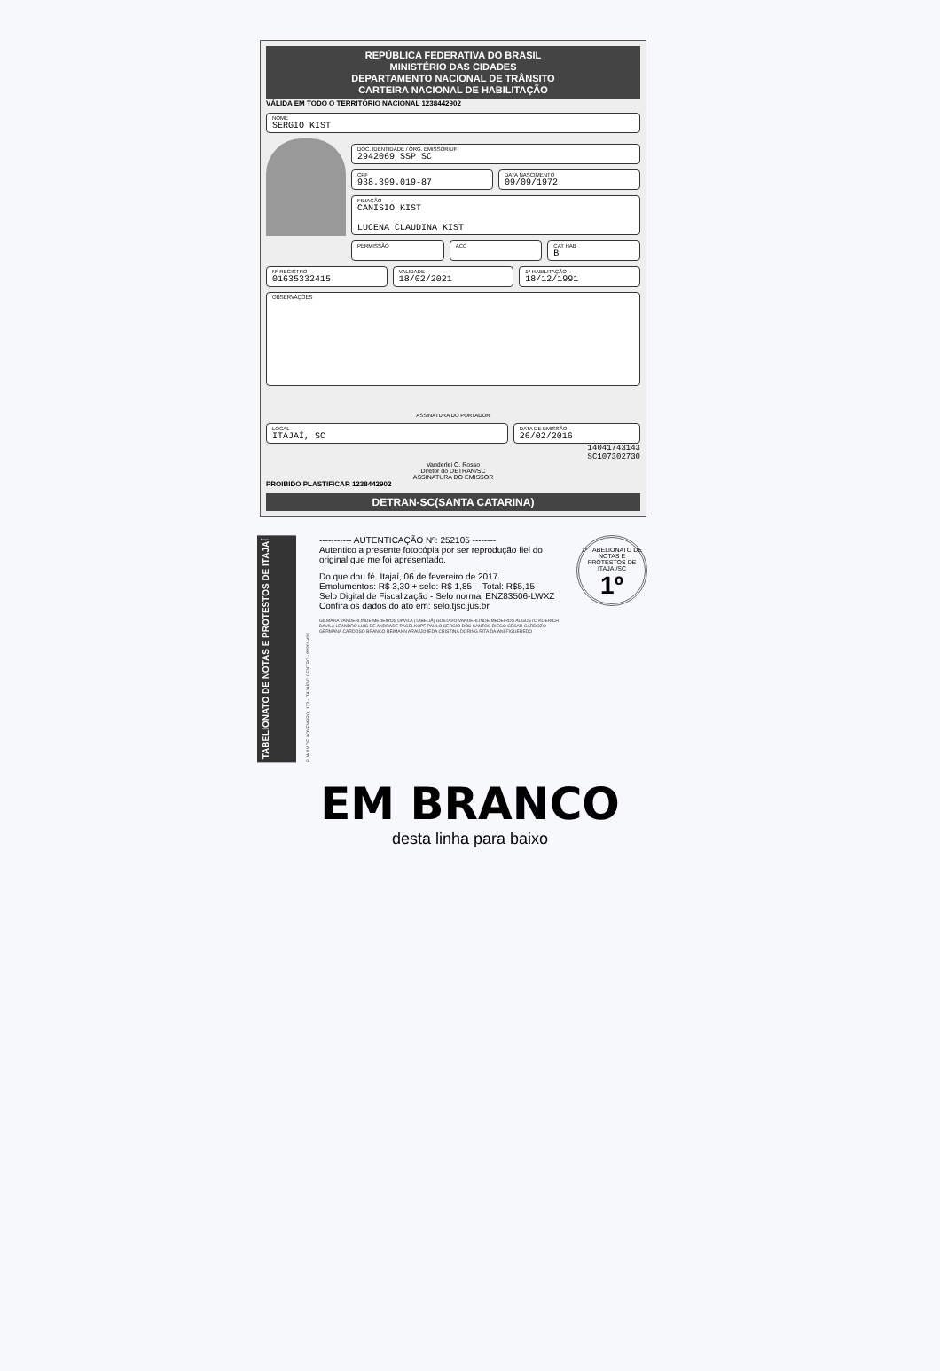REPÚBLICA FEDERATIVA DO BRASIL
MINISTÉRIO DAS CIDADES
DEPARTAMENTO NACIONAL DE TRÂNSITO
CARTEIRA NACIONAL DE HABILITAÇÃO
VÁLIDA EM TODO O TERRITÓRIO NACIONAL 1238442902
NOME
SERGIO KIST
DOC. IDENTIDADE / ÓRG. EMISSOR/UF
2942069 SSP SC
CPF
938.399.019-87
DATA NASCIMENTO
09/09/1972
FILIAÇÃO
CANISIO KIST
LUCENA CLAUDINA KIST
PERMISSÃO ACC CAT HAB
B
Nº REGISTRO
01635332415
VALIDADE
18/02/2021
1ª HABILITAÇÃO
18/12/1991
OBSERVAÇÕES
ASSINATURA DO PORTADOR
LOCAL
ITAJAÍ, SC
DATA DE EMISSÃO
26/02/2016
14041743143
SC107302730
Vanderlei O. Rosso
Diretor do DETRAN/SC
ASSINATURA DO EMISSOR
PROIBIDO PLASTIFICAR 1238442902
DETRAN-SC(SANTA CATARINA)
TABELIONATO DE NOTAS E PROTESTOS DE ITAJAÍ
RUA XV DE NOVEMBRO, 173 - ITAJAÍ/SC CENTRO - 88301-420
----------- AUTENTICAÇÃO Nº: 252105 --------
Autentico a presente fotocópia por ser reprodução fiel do original que me foi apresentado.
Do que dou fé. Itajaí, 06 de fevereiro de 2017.
Emolumentos: R$ 3,30 + selo: R$ 1,85 -- Total: R$5,15
Selo Digital de Fiscalização - Selo normal ENZ83506-LWXZ
Confira os dados do ato em: selo.tjsc.jus.br
GILMARA VANDERLINDE MEDEIROS DAVILA (TABELIÃ) GUSTAVO VANDERLINDE MEDEIROS AUGUSTO KOERICH DAVILA LEANDRO LUIS DE ANDRADE PAGELKOPF PAULO SERGIO DOS SANTOS DIEGO CESAR CARDOZO GERMANA CARDOSO BRANCO REIMANN ARAUJO IEDA CRISTINA DORING RITA DAIANI FIGUEREDO
1º TABELIONATO DE NOTAS E PROTESTOS DE ITAJAÍ/SC
1º
EM BRANCO
desta linha para baixo